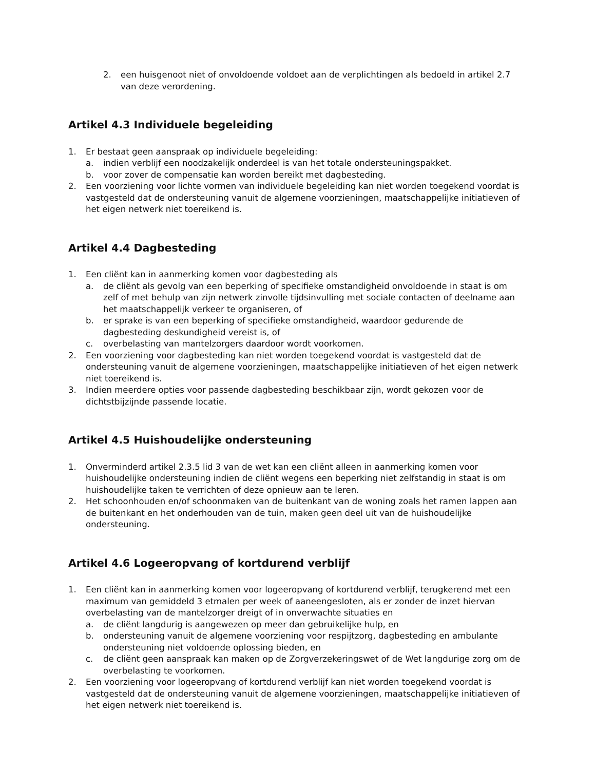2. een huisgenoot niet of onvoldoende voldoet aan de verplichtingen als bedoeld in artikel 2.7 van deze verordening.
Artikel 4.3 Individuele begeleiding
1. Er bestaat geen aanspraak op individuele begeleiding:
a. indien verblijf een noodzakelijk onderdeel is van het totale ondersteuningspakket.
b. voor zover de compensatie kan worden bereikt met dagbesteding.
2. Een voorziening voor lichte vormen van individuele begeleiding kan niet worden toegekend voordat is vastgesteld dat de ondersteuning vanuit de algemene voorzieningen, maatschappelijke initiatieven of het eigen netwerk niet toereikend is.
Artikel 4.4 Dagbesteding
1. Een cliënt kan in aanmerking komen voor dagbesteding als
a. de cliënt als gevolg van een beperking of specifieke omstandigheid onvoldoende in staat is om zelf of met behulp van zijn netwerk zinvolle tijdsinvulling met sociale contacten of deelname aan het maatschappelijk verkeer te organiseren, of
b. er sprake is van een beperking of specifieke omstandigheid, waardoor gedurende de dagbesteding deskundigheid vereist is, of
c. overbelasting van mantelzorgers daardoor wordt voorkomen.
2. Een voorziening voor dagbesteding kan niet worden toegekend voordat is vastgesteld dat de ondersteuning vanuit de algemene voorzieningen, maatschappelijke initiatieven of het eigen netwerk niet toereikend is.
3. Indien meerdere opties voor passende dagbesteding beschikbaar zijn, wordt gekozen voor de dichtstbijzijnde passende locatie.
Artikel 4.5 Huishoudelijke ondersteuning
1. Onverminderd artikel 2.3.5 lid 3 van de wet kan een cliënt alleen in aanmerking komen voor huishoudelijke ondersteuning indien de cliënt wegens een beperking niet zelfstandig in staat is om huishoudelijke taken te verrichten of deze opnieuw aan te leren.
2. Het schoonhouden en/of schoonmaken van de buitenkant van de woning zoals het ramen lappen aan de buitenkant en het onderhouden van de tuin, maken geen deel uit van de huishoudelijke ondersteuning.
Artikel 4.6 Logeeropvang of kortdurend verblijf
1. Een cliënt kan in aanmerking komen voor logeeropvang of kortdurend verblijf, terugkerend met een maximum van gemiddeld 3 etmalen per week of aaneengesloten, als er zonder de inzet hiervan overbelasting van de mantelzorger dreigt of in onverwachte situaties en
a. de cliënt langdurig is aangewezen op meer dan gebruikelijke hulp, en
b. ondersteuning vanuit de algemene voorziening voor respijtzorg, dagbesteding en ambulante ondersteuning niet voldoende oplossing bieden, en
c. de cliënt geen aanspraak kan maken op de Zorgverzekeringswet of de Wet langdurige zorg om de overbelasting te voorkomen.
2. Een voorziening voor logeeropvang of kortdurend verblijf kan niet worden toegekend voordat is vastgesteld dat de ondersteuning vanuit de algemene voorzieningen, maatschappelijke initiatieven of het eigen netwerk niet toereikend is.